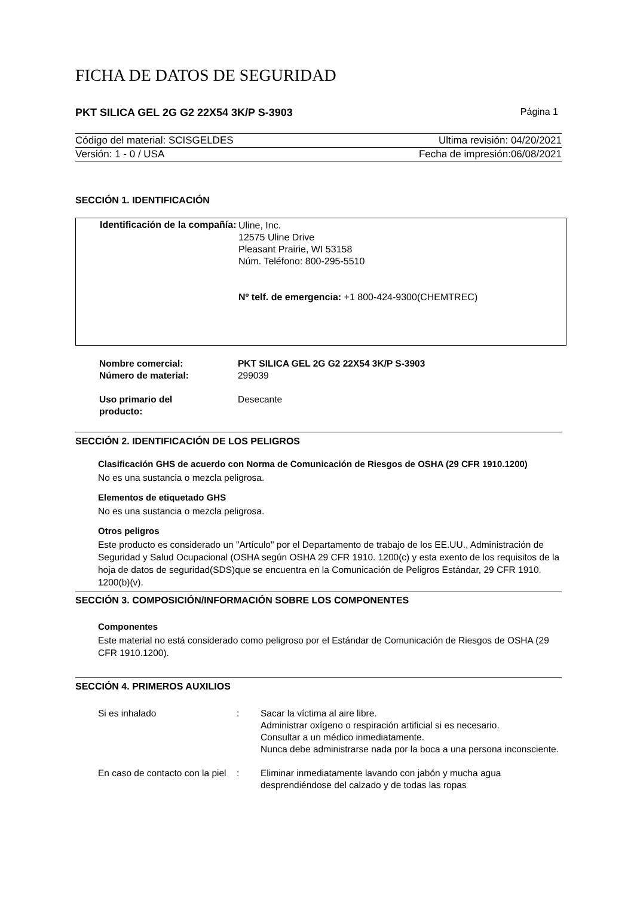FICHA DE DATOS DE SEGURIDAD
PKT SILICA GEL 2G G2 22X54 3K/P S-3903 Página 1
Código del material: SCISGELDES Ultima revisión: 04/20/2021
Versión: 1 - 0 / USA Fecha de impresión:06/08/2021
SECCIÓN 1. IDENTIFICACIÓN
Identificación de la compañía:
Uline, Inc.
12575 Uline Drive
Pleasant Prairie, WI 53158
Núm. Teléfono: 800-295-5510
Nº telf. de emergencia: +1 800-424-9300(CHEMTREC)
| Nombre comercial: Número de material: | PKT SILICA GEL 2G G2 22X54 3K/P S-3903 299039 |
| Uso primario del producto: | Desecante |
SECCIÓN 2. IDENTIFICACIÓN DE LOS PELIGROS
Clasificación GHS de acuerdo con Norma de Comunicación de Riesgos de OSHA (29 CFR 1910.1200)
No es una sustancia o mezcla peligrosa.
Elementos de etiquetado GHS
No es una sustancia o mezcla peligrosa.
Otros peligros
Este producto es considerado un "Artículo" por el Departamento de trabajo de los EE.UU., Administración de Seguridad y Salud Ocupacional (OSHA según OSHA 29 CFR 1910. 1200(c) y esta exento de los requisitos de la hoja de datos de seguridad(SDS)que se encuentra en la Comunicación de Peligros Estándar, 29 CFR 1910. 1200(b)(v).
SECCIÓN 3. COMPOSICIÓN/INFORMACIÓN SOBRE LOS COMPONENTES
Componentes
Este material no está considerado como peligroso por el Estándar de Comunicación de Riesgos de OSHA (29 CFR 1910.1200).
SECCIÓN 4. PRIMEROS AUXILIOS
| Si es inhalado | : | Sacar la víctima al aire libre. Administrar oxígeno o respiración artificial si es necesario. Consultar a un médico inmediatamente. Nunca debe administrarse nada por la boca a una persona inconsciente. |
| En caso de contacto con la piel | : | Eliminar inmediatamente lavando con jabón y mucha agua desprendiéndose del calzado y de todas las ropas |